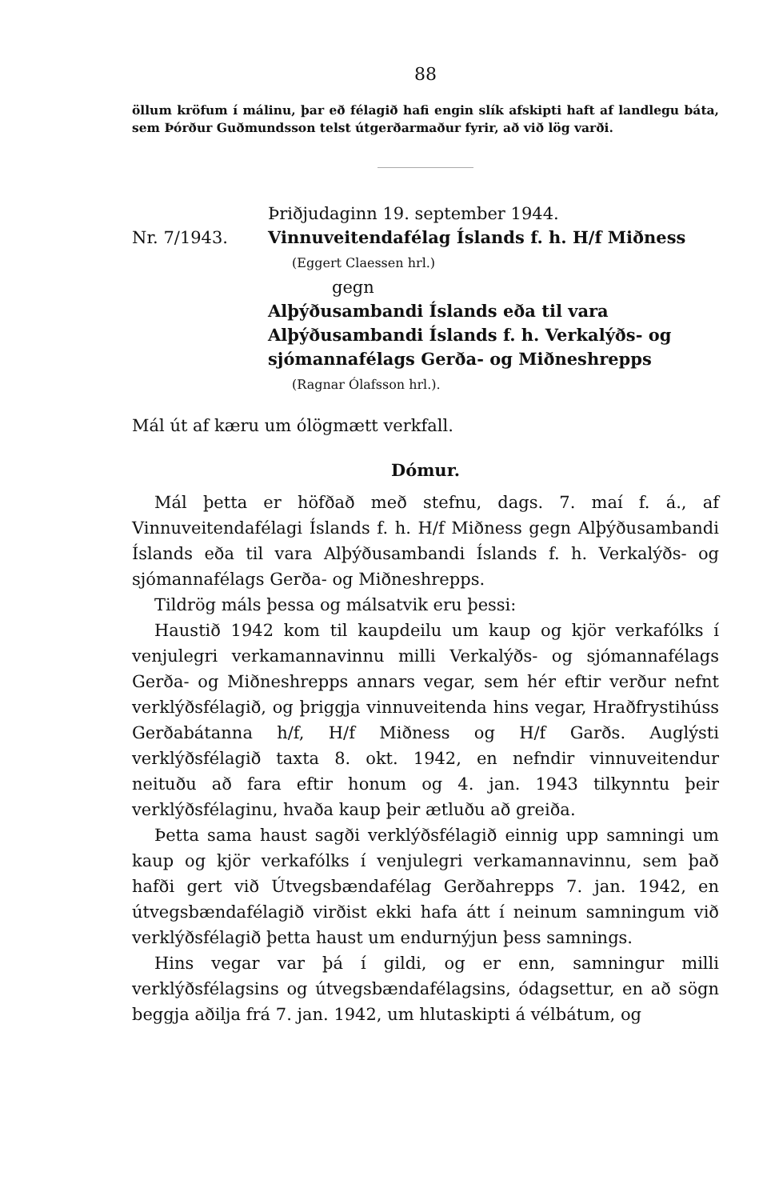88
öllum kröfum í málinu, þar eð félagið hafi engin slík afskipti haft af landlegu báta, sem Þórður Guðmundsson telst útgerðarmaður fyrir, að við lög varði.
Þriðjudaginn 19. september 1944.
Nr. 7/1943. Vinnuveitendafélag Íslands f. h. H/f Miðness
(Eggert Claessen hrl.)
gegn
Alþýðusambandi Íslands eða til vara Alþýðusambandi Íslands f. h. Verkalýðs- og sjómannafélags Gerða- og Miðneshrepps
(Ragnar Ólafsson hrl.).
Mál út af kæru um ólögmætt verkfall.
Dómur.
Mál þetta er höfðað með stefnu, dags. 7. maí f. á., af Vinnuveitendafélagi Íslands f. h. H/f Miðness gegn Alþýðusambandi Íslands eða til vara Alþýðusambandi Íslands f. h. Verkalýðs- og sjómannafélags Gerða- og Miðneshrepps.
Tildrög máls þessa og málsatvik eru þessi:
Haustið 1942 kom til kaupdeilu um kaup og kjör verkafólks í venjulegri verkamannavinnu milli Verkalýðs- og sjómannafélags Gerða- og Miðneshrepps annars vegar, sem hér eftir verður nefnt verklýðsfélagið, og þriggja vinnuveitenda hins vegar, Hraðfrystihúss Gerðabátanna h/f, H/f Miðness og H/f Garðs. Auglýsti verklýðsfélagið taxta 8. okt. 1942, en nefndir vinnuveitendur neituðu að fara eftir honum og 4. jan. 1943 tilkynntu þeir verklýðsfélaginu, hvaða kaup þeir ætluðu að greiða.
Þetta sama haust sagði verklýðsfélagið einnig upp samningi um kaup og kjör verkafólks í venjulegri verkamannavinnu, sem það hafði gert við Útvegsbændafélag Gerðahrepps 7. jan. 1942, en útvegsbændafélagið virðist ekki hafa átt í neinum samningum við verklýðsfélagið þetta haust um endurnýjun þess samnings.
Hins vegar var þá í gildi, og er enn, samningur milli verklýðsfélagsins og útvegsbændafélagsins, ódagsettur, en að sögn beggja aðilja frá 7. jan. 1942, um hlutaskipti á vélbátum, og